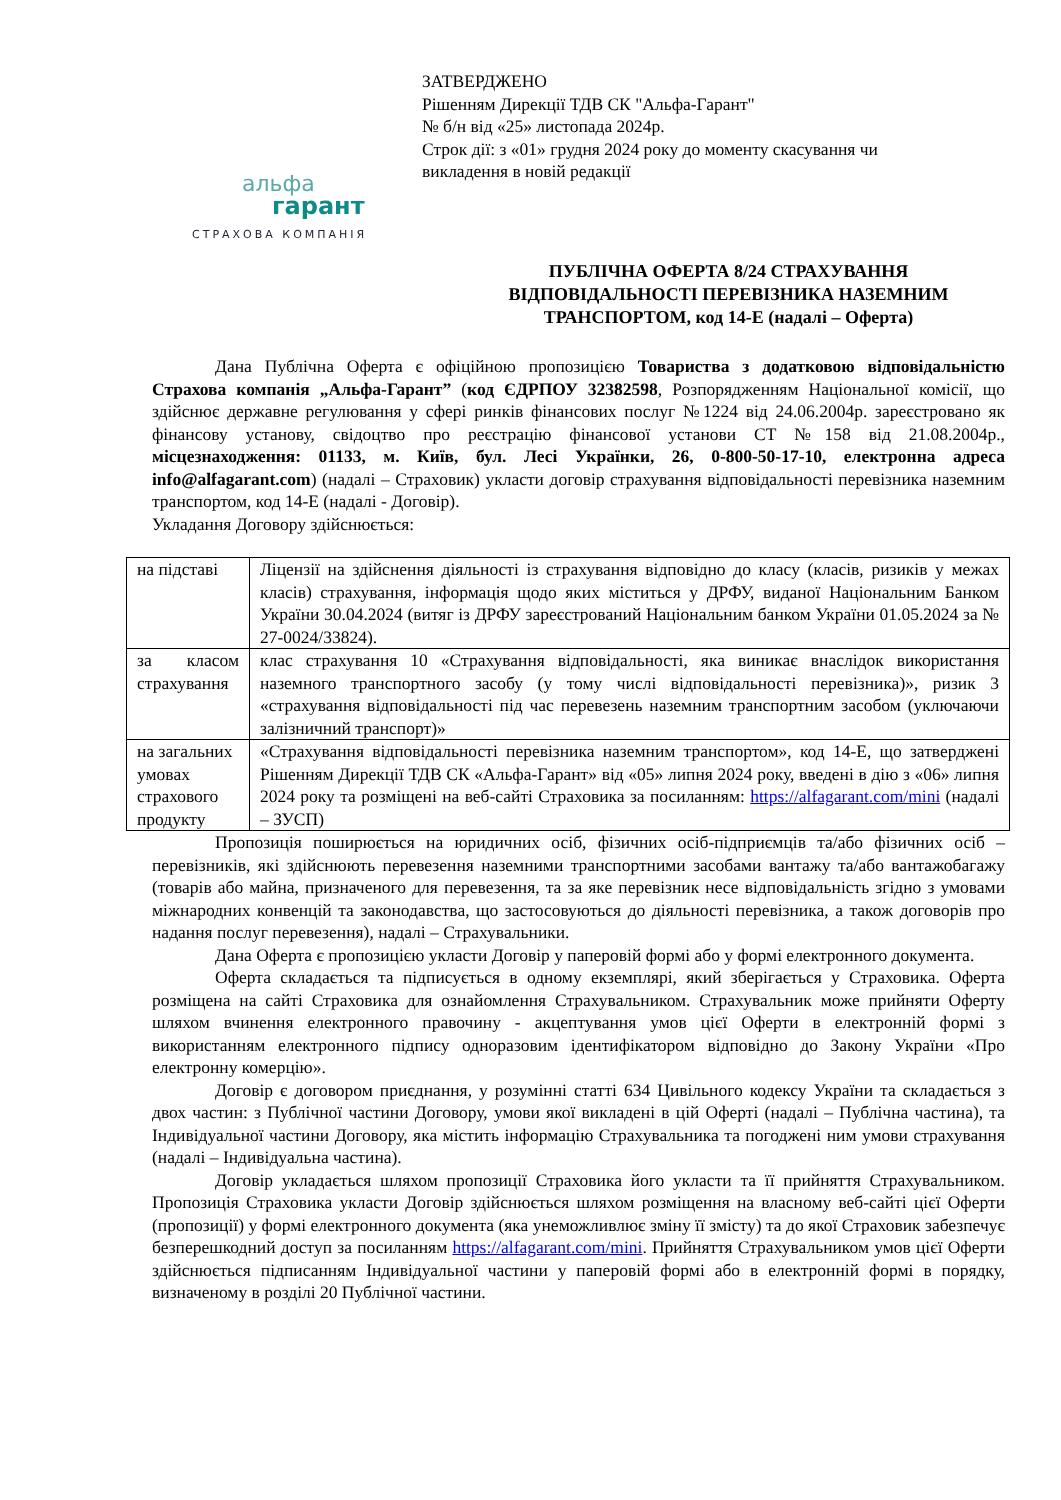ЗАТВЕРДЖЕНО
Рішенням Дирекції ТДВ СК "Альфа-Гарант"
№ б/н від «25» листопада 2024р.
Строк дії: з «01» грудня 2024 року до моменту скасування чи
викладення в новій редакції
альфа
гарант
СТРАХОВА КОМПАНІЯ
ПУБЛІЧНА ОФЕРТА 8/24 СТРАХУВАННЯ ВІДПОВІДАЛЬНОСТІ ПЕРЕВІЗНИКА НАЗЕМНИМ ТРАНСПОРТОМ, код 14-Е (надалі – Оферта)
Дана Публічна Оферта є офіційною пропозицією Товариства з додатковою відповідальністю Страхова компанія „Альфа-Гарант” (код ЄДРПОУ 32382598, Розпорядженням Національної комісії, що здійснює державне регулювання у сфері ринків фінансових послуг №1224 від 24.06.2004р. зареєстровано як фінансову установу, свідоцтво про реєстрацію фінансової установи СТ №158 від 21.08.2004р., місцезнаходження: 01133, м. Київ, бул. Лесі Українки, 26, 0-800-50-17-10, електронна адреса info@alfagarant.com) (надалі – Страховик) укласти договір страхування відповідальності перевізника наземним транспортом, код 14-Е (надалі - Договір).
Укладання Договору здійснюється:
| на підставі | Ліцензії на здійснення діяльності із страхування відповідно до класу (класів, ризиків у межах класів) страхування, інформація щодо яких міститься у ДРФУ, виданої Національним Банком України 30.04.2024 (витяг із ДРФУ зареєстрований Національним банком України 01.05.2024 за № 27-0024/33824). |
| за класом страхування | клас страхування 10 «Страхування відповідальності, яка виникає внаслідок використання наземного транспортного засобу (у тому числі відповідальності перевізника)», ризик 3 «страхування відповідальності під час перевезень наземним транспортним засобом (уключаючи залізничний транспорт)» |
| на загальних умовах страхового продукту | «Страхування відповідальності перевізника наземним транспортом», код 14-Е, що затверджені Рішенням Дирекції ТДВ СК «Альфа-Гарант» від «05» липня 2024 року, введені в дію з «06» липня 2024 року та розміщені на веб-сайті Страховика за посиланням: https://alfagarant.com/mini (надалі – ЗУСП) |
Пропозиція поширюється на юридичних осіб, фізичних осіб-підприємців та/або фізичних осіб – перевізників, які здійснюють перевезення наземними транспортними засобами вантажу та/або вантажобагажу (товарів або майна, призначеного для перевезення, та за яке перевізник несе відповідальність згідно з умовами міжнародних конвенцій та законодавства, що застосовуються до діяльності перевізника, а також договорів про надання послуг перевезення), надалі – Страхувальники.
Дана Оферта є пропозицією укласти Договір у паперовій формі або у формі електронного документа.
Оферта складається та підписується в одному екземплярі, який зберігається у Страховика. Оферта розміщена на сайті Страховика для ознайомлення Страхувальником. Страхувальник може прийняти Оферту шляхом вчинення електронного правочину - акцептування умов цієї Оферти в електронній формі з використанням електронного підпису одноразовим ідентифікатором відповідно до Закону України «Про електронну комерцію».
Договір є договором приєднання, у розумінні статті 634 Цивільного кодексу України та складається з двох частин: з Публічної частини Договору, умови якої викладені в цій Оферті (надалі – Публічна частина), та Індивідуальної частини Договору, яка містить інформацію Страхувальника та погоджені ним умови страхування (надалі – Індивідуальна частина).
Договір укладається шляхом пропозиції Страховика його укласти та її прийняття Страхувальником. Пропозиція Страховика укласти Договір здійснюється шляхом розміщення на власному веб-сайті цієї Оферти (пропозиції) у формі електронного документа (яка унеможливлює зміну її змісту) та до якої Страховик забезпечує безперешкодний доступ за посиланням https://alfagarant.com/mini. Прийняття Страхувальником умов цієї Оферти здійснюється підписанням Індивідуальної частини у паперовій формі або в електронній формі в порядку, визначеному в розділі 20 Публічної частини.